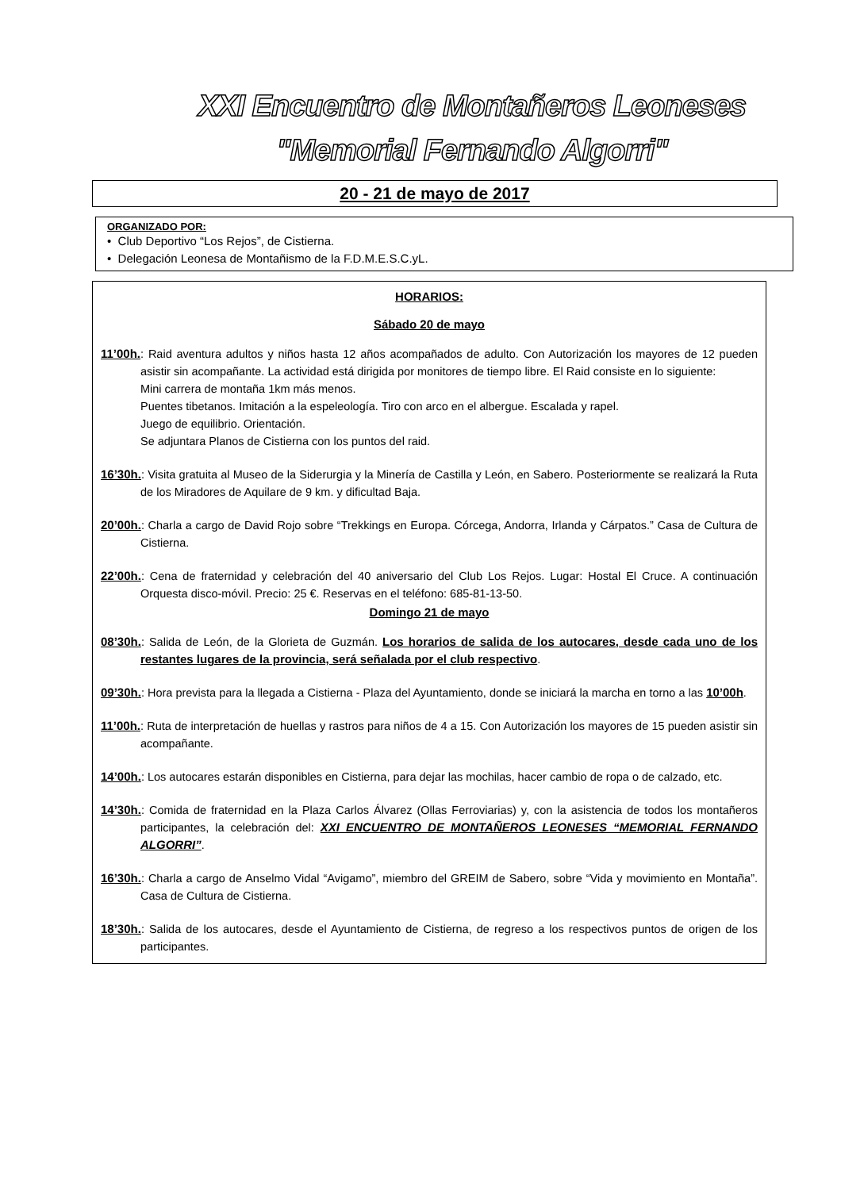XXI Encuentro de Montañeros Leoneses
"Memorial Fernando Algorri"
20 - 21 de mayo de 2017
ORGANIZADO POR:
• Club Deportivo “Los Rejos”, de Cistierna.
• Delegación Leonesa de Montañismo de la F.D.M.E.S.C.yL.
HORARIOS:
Sábado 20 de mayo
11’00h.: Raid aventura adultos y niños hasta 12 años acompañados de adulto. Con Autorización los mayores de 12 pueden asistir sin acompañante. La actividad está dirigida por monitores de tiempo libre. El Raid consiste en lo siguiente:
Mini carrera de montaña 1km más menos.
Puentes tibetanos. Imitación a la espeleología. Tiro con arco en el albergue. Escalada y rapel.
Juego de equilibrio. Orientación.
Se adjuntara Planos de Cistierna con los puntos del raid.
16’30h.: Visita gratuita al Museo de la Siderurgia y la Minería de Castilla y León, en Sabero. Posteriormente se realizará la Ruta de los Miradores de Aquilare de 9 km. y dificultad Baja.
20’00h.: Charla a cargo de David Rojo sobre “Trekkings en Europa. Córcega, Andorra, Irlanda y Cárpatos.” Casa de Cultura de Cistierna.
22’00h.: Cena de fraternidad y celebración del 40 aniversario del Club Los Rejos. Lugar: Hostal El Cruce. A continuación Orquesta disco-móvil. Precio: 25 €. Reservas en el teléfono: 685-81-13-50.
Domingo 21 de mayo
08’30h.: Salida de León, de la Glorieta de Guzmán. Los horarios de salida de los autocares, desde cada uno de los restantes lugares de la provincia, será señalada por el club respectivo.
09’30h.: Hora prevista para la llegada a Cistierna - Plaza del Ayuntamiento, donde se iniciará la marcha en torno a las 10’00h.
11’00h.: Ruta de interpretación de huellas y rastros para niños de 4 a 15. Con Autorización los mayores de 15 pueden asistir sin acompañante.
14’00h.: Los autocares estarán disponibles en Cistierna, para dejar las mochilas, hacer cambio de ropa o de calzado, etc.
14’30h.: Comida de fraternidad en la Plaza Carlos Álvarez (Ollas Ferroviarias) y, con la asistencia de todos los montañeros participantes, la celebración del: XXI ENCUENTRO DE MONTAÑEROS LEONESES “MEMORIAL FERNANDO ALGORRI”.
16’30h.: Charla a cargo de Anselmo Vidal “Avigamo”, miembro del GREIM de Sabero, sobre “Vida y movimiento en Montaña”. Casa de Cultura de Cistierna.
18’30h.: Salida de los autocares, desde el Ayuntamiento de Cistierna, de regreso a los respectivos puntos de origen de los participantes.